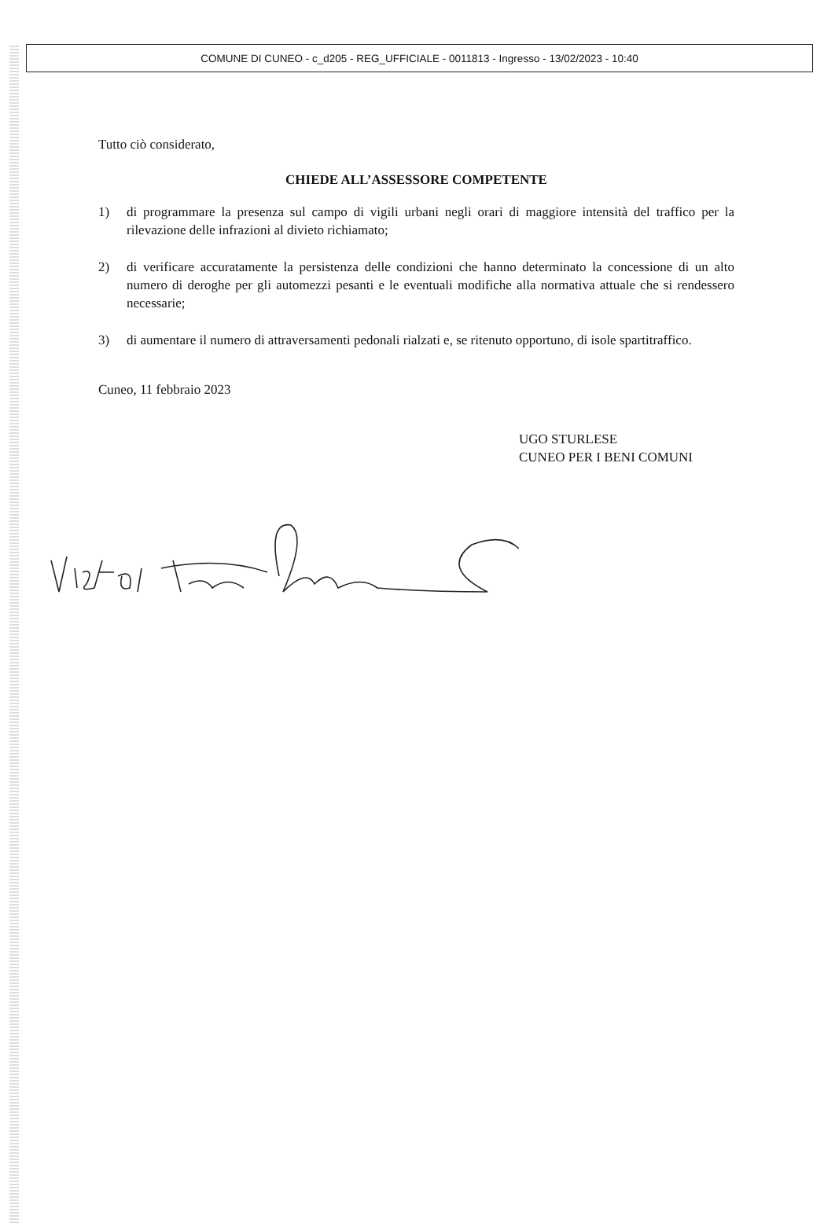COMUNE DI CUNEO - c_d205 - REG_UFFICIALE - 0011813 - Ingresso - 13/02/2023 - 10:40
Tutto ciò considerato,
CHIEDE ALL’ASSESSORE COMPETENTE
1) di programmare la presenza sul campo di vigili urbani negli orari di maggiore intensità del traffico per la rilevazione delle infrazioni al divieto richiamato;
2) di verificare accuratamente la persistenza delle condizioni che hanno determinato la concessione di un alto numero di deroghe per gli automezzi pesanti e le eventuali modifiche alla normativa attuale che si rendessero necessarie;
3) di aumentare il numero di attraversamenti pedonali rialzati e, se ritenuto opportuno, di isole spartitraffico.
Cuneo, 11 febbraio 2023
UGO STURLESE
CUNEO PER I BENI COMUNI